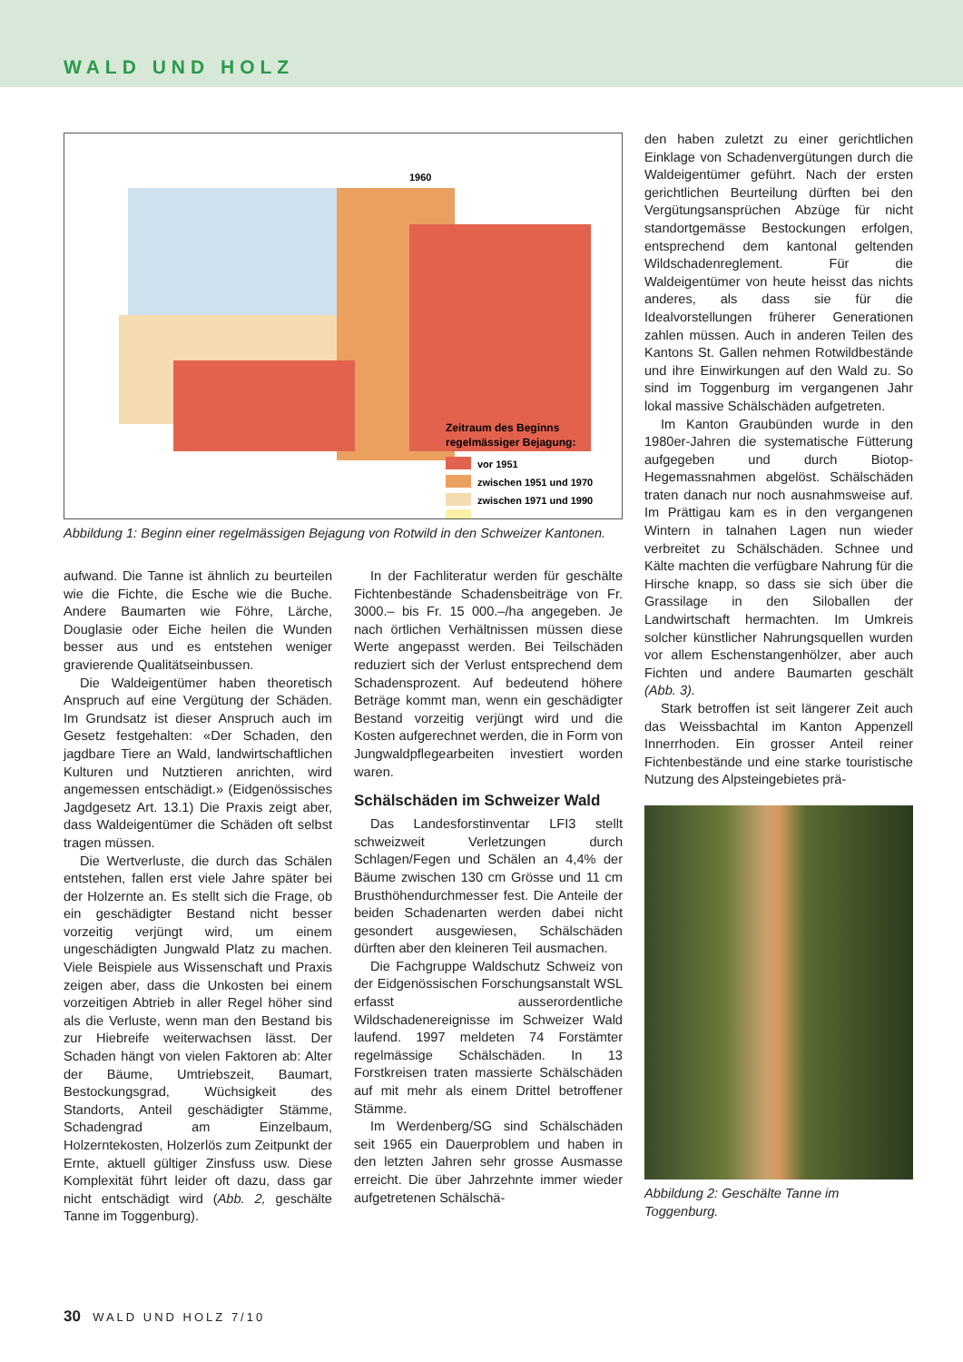WALD UND HOLZ
1960
Zeitraum des Beginns
regelmässiger Bejagung:
vor 1951
zwischen 1951 und 1970
zwischen 1971 und 1990
Abbildung 1: Beginn einer regelmässigen Bejagung von Rotwild in den Schweizer Kantonen.
aufwand. Die Tanne ist ähnlich zu beurteilen wie die Fichte, die Esche wie die Buche. Andere Baumarten wie Föhre, Lärche, Douglasie oder Eiche heilen die Wunden besser aus und es entstehen weniger gravierende Qualitätseinbussen.
Die Waldeigentümer haben theoretisch Anspruch auf eine Vergütung der Schäden. Im Grundsatz ist dieser Anspruch auch im Gesetz festgehalten: «Der Schaden, den jagdbare Tiere an Wald, landwirtschaftlichen Kulturen und Nutztieren anrichten, wird angemessen entschädigt.» (Eidgenössisches Jagdgesetz Art. 13.1) Die Praxis zeigt aber, dass Waldeigentümer die Schäden oft selbst tragen müssen.
Die Wertverluste, die durch das Schälen entstehen, fallen erst viele Jahre später bei der Holzernte an. Es stellt sich die Frage, ob ein geschädigter Bestand nicht besser vorzeitig verjüngt wird, um einem ungeschädigten Jungwald Platz zu machen. Viele Beispiele aus Wissenschaft und Praxis zeigen aber, dass die Unkosten bei einem vorzeitigen Abtrieb in aller Regel höher sind als die Verluste, wenn man den Bestand bis zur Hiebreife weiterwachsen lässt. Der Schaden hängt von vielen Faktoren ab: Alter der Bäume, Umtriebszeit, Baumart, Bestockungsgrad, Wüchsigkeit des Standorts, Anteil geschädigter Stämme, Schadengrad am Einzelbaum, Holzerntekosten, Holzerlös zum Zeitpunkt der Ernte, aktuell gültiger Zinsfuss usw. Diese Komplexität führt leider oft dazu, dass gar nicht entschädigt wird (Abb. 2, geschälte Tanne im Toggenburg).
In der Fachliteratur werden für geschälte Fichtenbestände Schadensbeiträge von Fr. 3000.– bis Fr. 15 000.–/ha angegeben. Je nach örtlichen Verhältnissen müssen diese Werte angepasst werden. Bei Teilschäden reduziert sich der Verlust entsprechend dem Schadensprozent. Auf bedeutend höhere Beträge kommt man, wenn ein geschädigter Bestand vorzeitig verjüngt wird und die Kosten aufgerechnet werden, die in Form von Jungwaldpflegearbeiten investiert worden waren.
Schälschäden im Schweizer Wald
Das Landesforstinventar LFI3 stellt schweizweit Verletzungen durch Schlagen/Fegen und Schälen an 4,4% der Bäume zwischen 130 cm Grösse und 11 cm Brusthöhendurchmesser fest. Die Anteile der beiden Schadenarten werden dabei nicht gesondert ausgewiesen, Schälschäden dürften aber den kleineren Teil ausmachen.
Die Fachgruppe Waldschutz Schweiz von der Eidgenössischen Forschungsanstalt WSL erfasst ausserordentliche Wildschadenereignisse im Schweizer Wald laufend. 1997 meldeten 74 Forstämter regelmässige Schälschäden. In 13 Forstkreisen traten massierte Schälschäden auf mit mehr als einem Drittel betroffener Stämme.
Im Werdenberg/SG sind Schälschäden seit 1965 ein Dauerproblem und haben in den letzten Jahren sehr grosse Ausmasse erreicht. Die über Jahrzehnte immer wieder aufgetretenen Schälschä-
den haben zuletzt zu einer gerichtlichen Einklage von Schadenvergütungen durch die Waldeigentümer geführt. Nach der ersten gerichtlichen Beurteilung dürften bei den Vergütungsansprüchen Abzüge für nicht standortgemässe Bestockungen erfolgen, entsprechend dem kantonal geltenden Wildschadenreglement. Für die Waldeigentümer von heute heisst das nichts anderes, als dass sie für die Idealvorstellungen früherer Generationen zahlen müssen. Auch in anderen Teilen des Kantons St. Gallen nehmen Rotwildbestände und ihre Einwirkungen auf den Wald zu. So sind im Toggenburg im vergangenen Jahr lokal massive Schälschäden aufgetreten.
Im Kanton Graubünden wurde in den 1980er-Jahren die systematische Fütterung aufgegeben und durch Biotop-Hegemassnahmen abgelöst. Schälschäden traten danach nur noch ausnahmsweise auf. Im Prättigau kam es in den vergangenen Wintern in talnahen Lagen nun wieder verbreitet zu Schälschäden. Schnee und Kälte machten die verfügbare Nahrung für die Hirsche knapp, so dass sie sich über die Grassilage in den Siloballen der Landwirtschaft hermachten. Im Umkreis solcher künstlicher Nahrungsquellen wurden vor allem Eschenstangenhölzer, aber auch Fichten und andere Baumarten geschält (Abb. 3).
Stark betroffen ist seit längerer Zeit auch das Weissbachtal im Kanton Appenzell Innerrhoden. Ein grosser Anteil reiner Fichtenbestände und eine starke touristische Nutzung des Alpsteingebietes prä-
Abbildung 2: Geschälte Tanne im Toggenburg.
30 WALD UND HOLZ 7/10